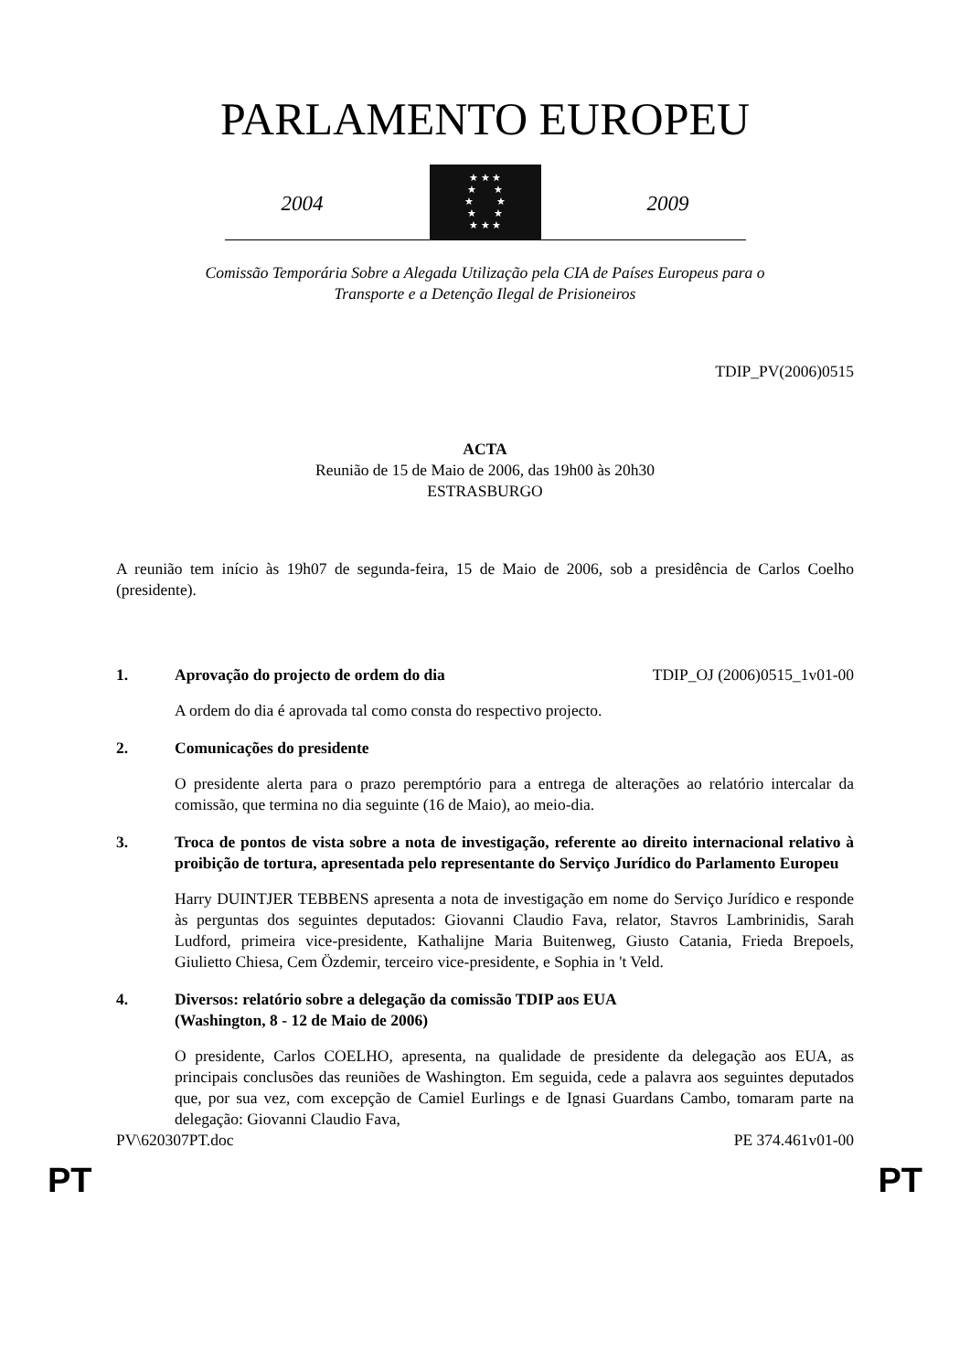PARLAMENTO EUROPEU
2004
★ ★ ★
★ ★
★ ★
★ ★
★ ★ ★
2009
Comissão Temporária Sobre a Alegada Utilização pela CIA de Países Europeus para o
Transporte e a Detenção Ilegal de Prisioneiros
TDIP_PV(2006)0515
ACTA
Reunião de 15 de Maio de 2006, das 19h00 às 20h30
ESTRASBURGO
A reunião tem início às 19h07 de segunda-feira, 15 de Maio de 2006, sob a presidência de Carlos Coelho (presidente).
1. Aprovação do projecto de ordem do dia TDIP_OJ (2006)0515_1v01-00
A ordem do dia é aprovada tal como consta do respectivo projecto.
2. Comunicações do presidente
O presidente alerta para o prazo peremptório para a entrega de alterações ao relatório intercalar da comissão, que termina no dia seguinte (16 de Maio), ao meio-dia.
3. Troca de pontos de vista sobre a nota de investigação, referente ao direito internacional relativo à proibição de tortura, apresentada pelo representante do Serviço Jurídico do Parlamento Europeu
Harry DUINTJER TEBBENS apresenta a nota de investigação em nome do Serviço Jurídico e responde às perguntas dos seguintes deputados: Giovanni Claudio Fava, relator, Stavros Lambrinidis, Sarah Ludford, primeira vice-presidente, Kathalijne Maria Buitenweg, Giusto Catania, Frieda Brepoels, Giulietto Chiesa, Cem Özdemir, terceiro vice-presidente, e Sophia in 't Veld.
4. Diversos: relatório sobre a delegação da comissão TDIP aos EUA
(Washington, 8 - 12 de Maio de 2006)
O presidente, Carlos COELHO, apresenta, na qualidade de presidente da delegação aos EUA, as principais conclusões das reuniões de Washington. Em seguida, cede a palavra aos seguintes deputados que, por sua vez, com excepção de Camiel Eurlings e de Ignasi Guardans Cambo, tomaram parte na delegação: Giovanni Claudio Fava,
PV\620307PT.doc PE 374.461v01-00
PT PT